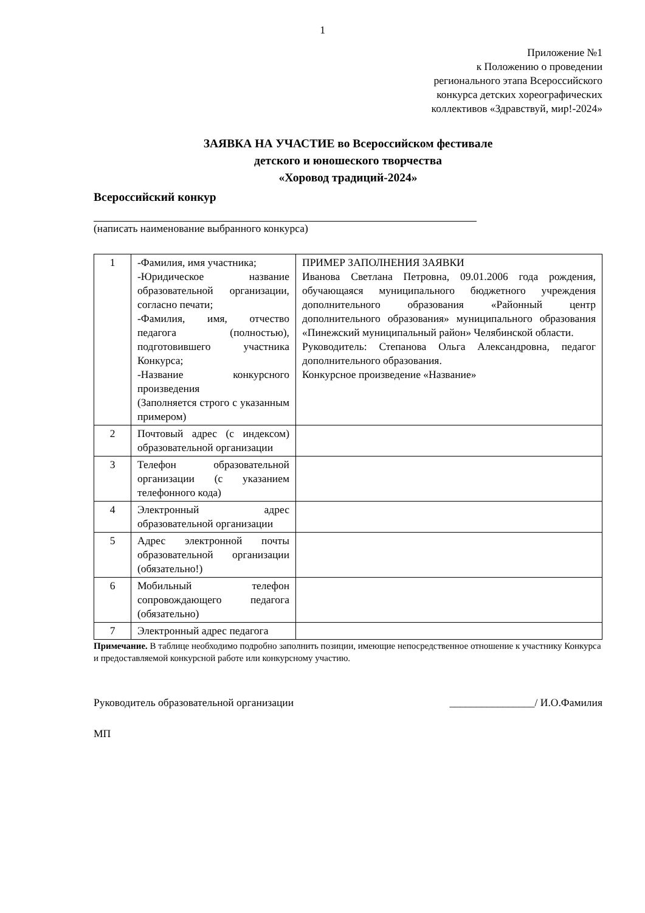1
Приложение №1
к Положению о проведении
регионального этапа Всероссийского
конкурса детских хореографических
коллективов «Здравствуй, мир!-2024»
ЗАЯВКА НА УЧАСТИЕ во Всероссийском фестивале
детского и юношеского творчества
«Хоровод традиций-2024»
Всероссийский конкур
(написать наименование выбранного конкурса)
| 1 | -Фамилия, имя участника; -Юридическое название образовательной организации, согласно печати; -Фамилия, имя, отчество педагога (полностью), подготовившего участника Конкурса; -Название конкурсного произведения (Заполняется строго с указанным примером) | ПРИМЕР ЗАПОЛНЕНИЯ ЗАЯВКИ Иванова Светлана Петровна, 09.01.2006 года рождения, обучающаяся муниципального бюджетного учреждения дополнительного образования «Районный центр дополнительного образования» муниципального образования «Пинежский муниципальный район» Челябинской области. Руководитель: Степанова Ольга Александровна, педагог дополнительного образования. Конкурсное произведение «Название» |
| 2 | Почтовый адрес (с индексом) образовательной организации | |
| 3 | Телефон образовательной организации (с указанием телефонного кода) | |
| 4 | Электронный адрес образовательной организации | |
| 5 | Адрес электронной почты образовательной организации (обязательно!) | |
| 6 | Мобильный телефон сопровождающего педагога (обязательно) | |
| 7 | Электронный адрес педагога | |
Примечание. В таблице необходимо подробно заполнить позиции, имеющие непосредственное отношение к участнику Конкурса и предоставляемой конкурсной работе или конкурсному участию.
Руководитель образовательной организации ________________/ И.О.Фамилия
МП